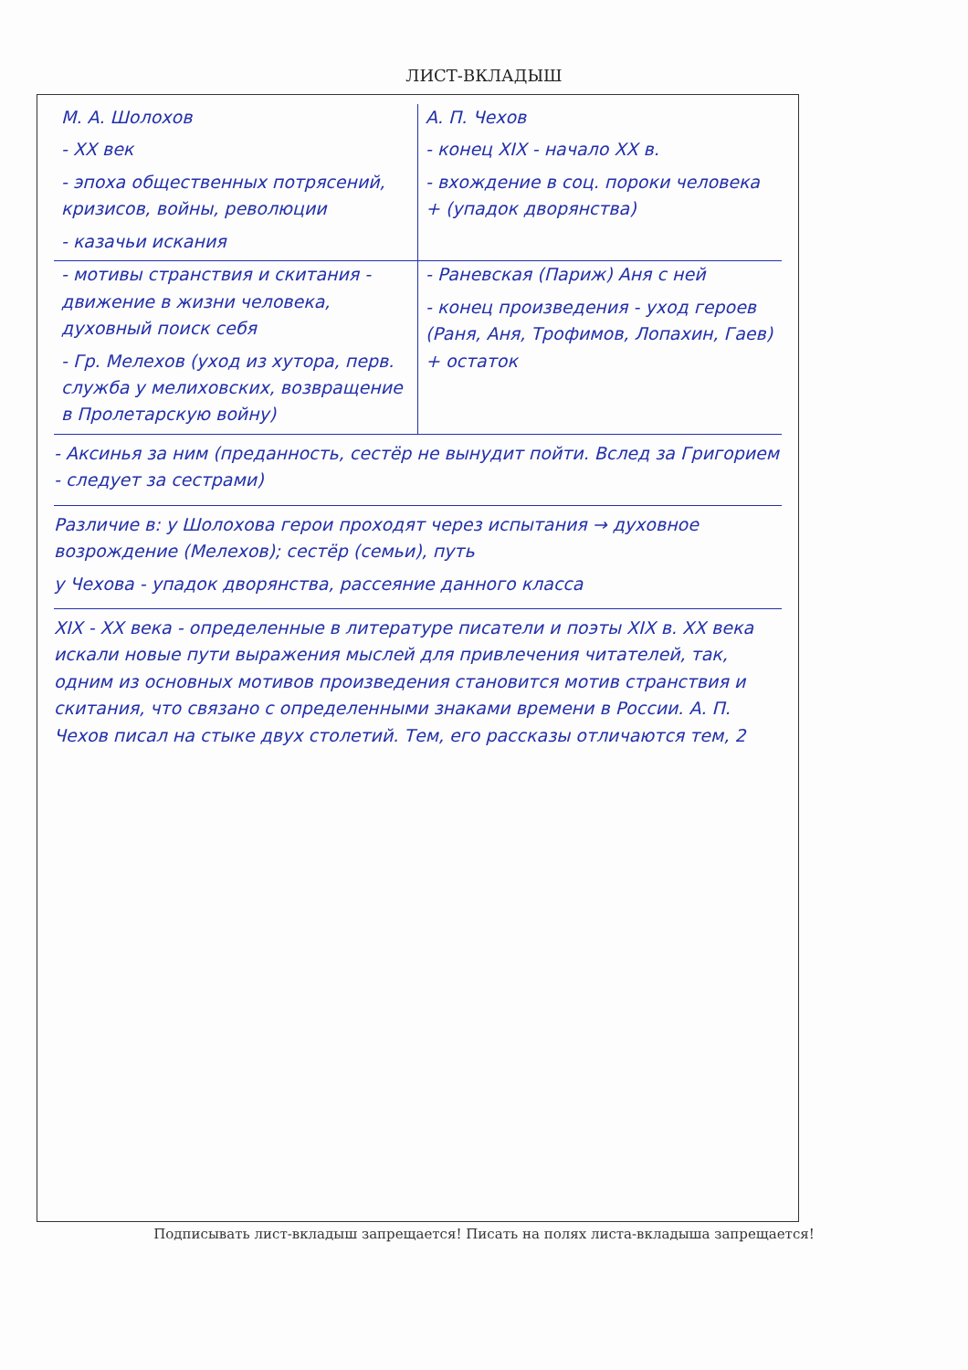ЛИСТ-ВКЛАДЫШ
М. А. Шолохов
- XX век
- эпоха общественных потрясений, кризисов, войны, революции
- казачьи искания
А. П. Чехов
- конец XIX - начало XX в.
- вхождение в соц. пороки человека + (упадок дворянства)
- мотивы странствия и скитания - движение в жизни человека, духовный поиск себя
- Гр. Мелехов (уход из хутора, перв. служба у мелиховских, возвращение в Пролетарскую войну)
- Раневская (Париж) Аня с ней
- конец произведения - уход героев (Раня, Аня, Трофимов, Лопахин, Гаев) + остаток
- Аксинья за ним (преданность, сестёр не вынудит пойти. Вслед за Григорием - следует за сестрами)
Различие в: у Шолохова герои проходят через испытания → духовное возрождение (Мелехов); сестёр (семьи), путь
у Чехова - упадок дворянства, рассеяние данного класса
XIX - XX века - определенные в литературе писатели и поэты XIX в. XX века искали новые пути выражения мыслей для привлечения читателей, так, одним из основных мотивов произведения становится мотив странствия и скитания, что связано с определенными знаками времени в России. А. П. Чехов писал на стыке двух столетий. Тем, его рассказы отличаются тем, 2
Подписывать лист-вкладыш запрещается! Писать на полях листа-вкладыша запрещается!